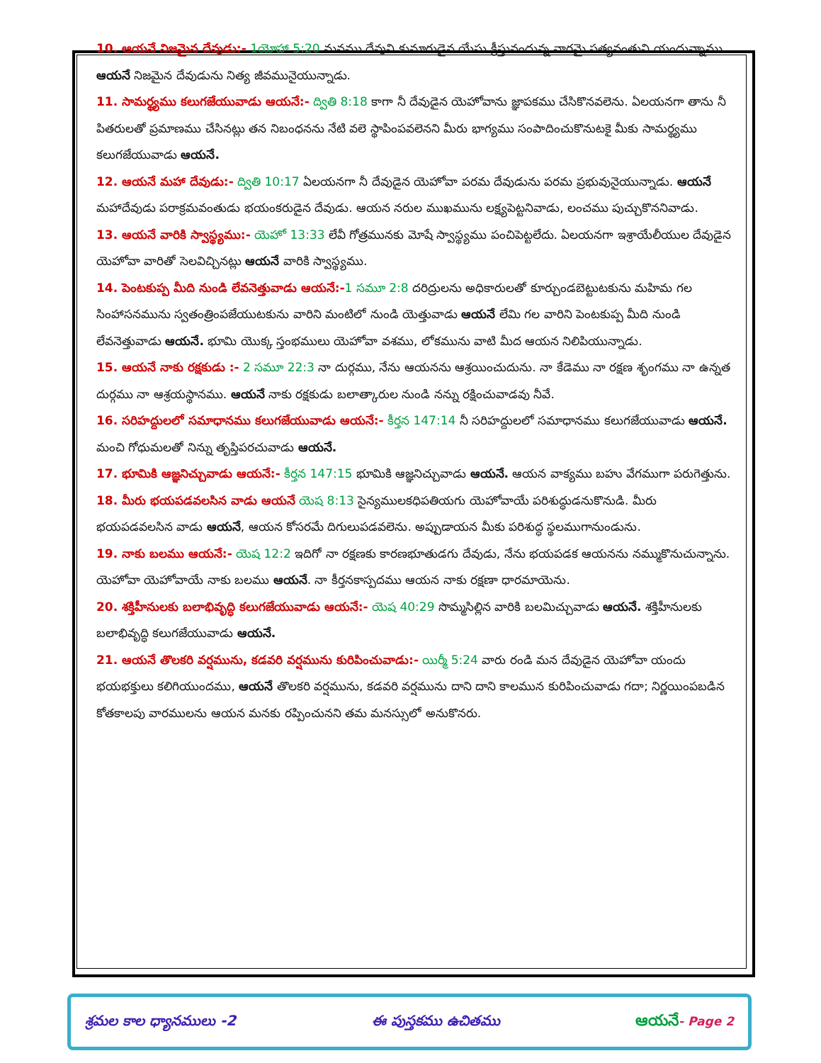10. ఆయనే నిజమైన దేవుడు:- 1యోహా 5:20 మనము దేవుని కుమారుడైన యేసు క్రీస్తునందున్న వారమై సత్యవంతుని యందున్నాము. ఆయనే నిజమైన దేవుడును నిత్య జీవమునైయున్నాడు.
11. సామర్థ్యము కలుగజేయువాడు ఆయనే:- ద్వితి 8:18 కాగా నీ దేవుడైన యెహోవాను జ్ఞాపకము చేసికొనవలెను. ఏలయనగా తాను నీ పితరులతో ప్రమాణము చేసినట్లు తన నిబంధనను నేటి వలె స్థాపింపవలెనని మీరు భాగ్యము సంపాదించుకొనుటకై మీకు సామర్థ్యము కలుగజేయువాడు ఆయనే.
12. ఆయనే మహా దేవుడు:- ద్వితి 10:17 ఏలయనగా నీ దేవుడైన యెహోవా పరమ దేవుడును పరమ ప్రభువునైయున్నాడు. ఆయనే మహాదేవుడు పరాక్రమవంతుడు భయంకరుడైన దేవుడు. ఆయన నరుల ముఖమును లక్ష్యపెట్టనివాడు, లంచము పుచ్చుకొననివాడు.
13. ఆయనే వారికి స్వాస్థ్యము:- యెహో 13:33 లేవీ గోత్రమునకు మోషే స్వాస్థ్యము పంచిపెట్టలేదు. ఏలయనగా ఇశ్రాయేలీయుల దేవుడైన యెహోవా వారితో సెలవిచ్చినట్లు ఆయనే వారికి స్వాస్థ్యము.
14. పెంటకుప్ప మీది నుండి లేవనెత్తువాడు ఆయనే:-1 సమూ 2:8 దరిద్రులను అధికారులతో కూర్చుండబెట్టుటకును మహిమ గల సింహాసనమును స్వతంత్రింపజేయుటకును వారిని మంటిలో నుండి యెత్తువాడు ఆయనే లేమి గల వారిని పెంటకుప్ప మీది నుండి లేవనెత్తువాడు ఆయనే. భూమి యొక్క స్తంభములు యెహోవా వశము, లోకమును వాటి మీద ఆయన నిలిపియున్నాడు.
15. ఆయనే నాకు రక్షకుడు :- 2 సమూ 22:3 నా దుర్గము, నేను ఆయనను ఆశ్రయించుదును. నా కేడెము నా రక్షణ శృంగము నా ఉన్నత దుర్గము నా ఆశ్రయస్థానము. ఆయనే నాకు రక్షకుడు బలాత్కారుల నుండి నన్ను రక్షించువాడవు నీవే.
16. సరిహద్దులలో సమాధానము కలుగజేయువాడు ఆయనే:- కీర్తన 147:14 నీ సరిహద్దులలో సమాధానము కలుగజేయువాడు ఆయనే. మంచి గోధుమలతో నిన్ను తృప్తిపరచువాడు ఆయనే.
17. భూమికి ఆజ్ఞనిచ్చువాడు ఆయనే:- కీర్తన 147:15 భూమికి ఆజ్ఞనిచ్చువాడు ఆయనే. ఆయన వాక్యము బహు వేగముగా పరుగెత్తును.
18. మీరు భయపడవలసిన వాడు ఆయనే యెష 8:13 సైన్యములకధిపతియగు యెహోవాయే పరిశుద్ధుడనుకొనుడి. మీరు భయపడవలసిన వాడు ఆయనే, ఆయన కోసరమే దిగులుపడవలెను. అప్పుడాయన మీకు పరిశుద్ధ స్థలముగానుండును.
19. నాకు బలము ఆయనే:- యెష 12:2 ఇదిగో నా రక్షణకు కారణభూతుడగు దేవుడు, నేను భయపడక ఆయనను నమ్ముకొనుచున్నాను. యెహోవా యెహోవాయే నాకు బలము ఆయనే. నా కీర్తనకాస్పదము ఆయన నాకు రక్షణా ధారమాయెను.
20. శక్తిహీనులకు బలాభివృద్ధి కలుగజేయువాడు ఆయనే:- యెష 40:29 సొమ్మసిల్లిన వారికి బలమిచ్చువాడు ఆయనే. శక్తిహీనులకు బలాభివృద్ధి కలుగజేయువాడు ఆయనే.
21. ఆయనే తొలకరి వర్షమును, కడవరి వర్షమును కురిపించువాడు:- యిర్మీ 5:24 వారు రండి మన దేవుడైన యెహోవా యందు భయభక్తులు కలిగియుందము, ఆయనే తొలకరి వర్షమును, కడవరి వర్షమును దాని దాని కాలమున కురిపించువాడు గదా; నిర్ణయింపబడిన కోతకాలపు వారములను ఆయన మనకు రప్పించునని తమ మనస్సులో అనుకొనరు.
శ్రమల కాల ధ్యానములు -2 ఈ పుస్తకము ఉచితము ఆయనే- Page 2